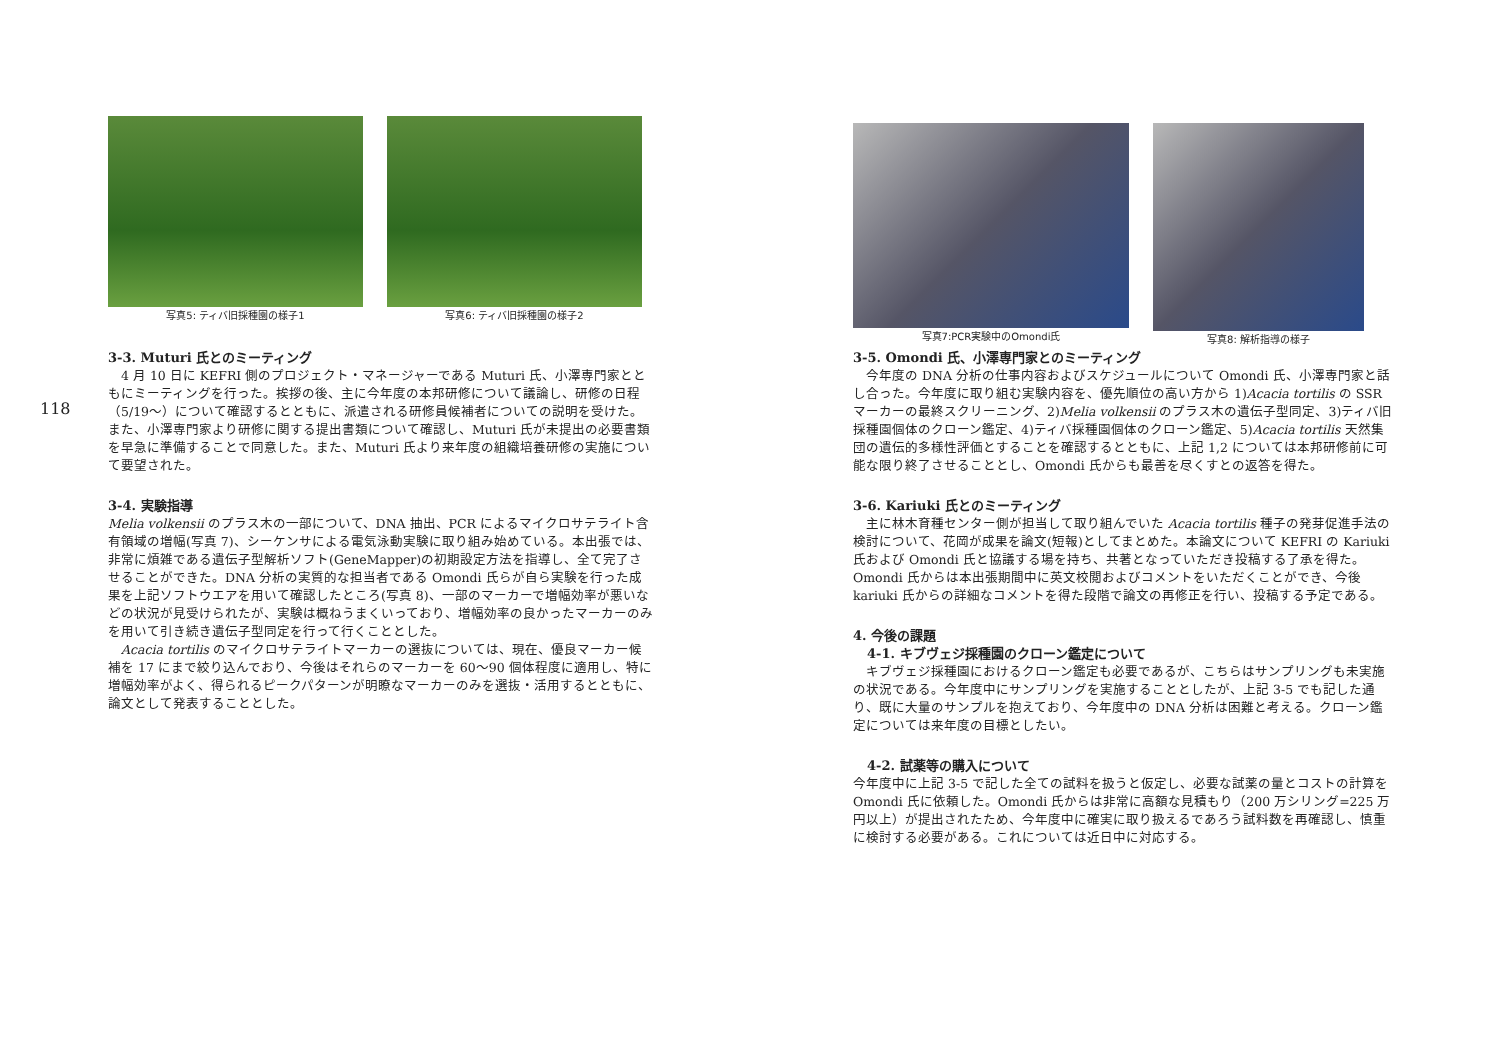118
写真5: ティバ旧採種園の様子1 写真6: ティバ旧採種園の様子2
3-3. Muturi 氏とのミーティング
　4 月 10 日に KEFRI 側のプロジェクト・マネージャーである Muturi 氏、小澤専門家とともにミーティングを行った。挨拶の後、主に今年度の本邦研修について議論し、研修の日程（5/19～）について確認するとともに、派遣される研修員候補者についての説明を受けた。また、小澤専門家より研修に関する提出書類について確認し、Muturi 氏が未提出の必要書類を早急に準備することで同意した。また、Muturi 氏より来年度の組織培養研修の実施について要望された。
3-4. 実験指導
Melia volkensii のプラス木の一部について、DNA 抽出、PCR によるマイクロサテライト含有領域の増幅(写真 7)、シーケンサによる電気泳動実験に取り組み始めている。本出張では、非常に煩雑である遺伝子型解析ソフト(GeneMapper)の初期設定方法を指導し、全て完了させることができた。DNA 分析の実質的な担当者である Omondi 氏らが自ら実験を行った成果を上記ソフトウエアを用いて確認したところ(写真 8)、一部のマーカーで増幅効率が悪いなどの状況が見受けられたが、実験は概ねうまくいっており、増幅効率の良かったマーカーのみを用いて引き続き遺伝子型同定を行って行くこととした。
　Acacia tortilis のマイクロサテライトマーカーの選抜については、現在、優良マーカー候補を 17 にまで絞り込んでおり、今後はそれらのマーカーを 60～90 個体程度に適用し、特に増幅効率がよく、得られるピークパターンが明瞭なマーカーのみを選抜・活用するとともに、論文として発表することとした。
写真7:PCR実験中のOmondi氏 写真8: 解析指導の様子
3-5. Omondi 氏、小澤専門家とのミーティング
　今年度の DNA 分析の仕事内容およびスケジュールについて Omondi 氏、小澤専門家と話し合った。今年度に取り組む実験内容を、優先順位の高い方から 1)Acacia tortilis の SSR マーカーの最終スクリーニング、2)Melia volkensii のプラス木の遺伝子型同定、3)ティバ旧採種園個体のクローン鑑定、4)ティバ採種園個体のクローン鑑定、5)Acacia tortilis 天然集団の遺伝的多様性評価とすることを確認するとともに、上記 1,2 については本邦研修前に可能な限り終了させることとし、Omondi 氏からも最善を尽くすとの返答を得た。
3-6. Kariuki 氏とのミーティング
　主に林木育種センター側が担当して取り組んでいた Acacia tortilis 種子の発芽促進手法の検討について、花岡が成果を論文(短報)としてまとめた。本論文について KEFRI の Kariuki 氏および Omondi 氏と協議する場を持ち、共著となっていただき投稿する了承を得た。Omondi 氏からは本出張期間中に英文校閲およびコメントをいただくことができ、今後 kariuki 氏からの詳細なコメントを得た段階で論文の再修正を行い、投稿する予定である。
4. 今後の課題
4-1. キブヴェジ採種園のクローン鑑定について
　キブヴェジ採種園におけるクローン鑑定も必要であるが、こちらはサンプリングも未実施の状況である。今年度中にサンプリングを実施することとしたが、上記 3-5 でも記した通り、既に大量のサンプルを抱えており、今年度中の DNA 分析は困難と考える。クローン鑑定については来年度の目標としたい。
4-2. 試薬等の購入について
今年度中に上記 3-5 で記した全ての試料を扱うと仮定し、必要な試薬の量とコストの計算を Omondi 氏に依頼した。Omondi 氏からは非常に高額な見積もり（200 万シリング=225 万円以上）が提出されたため、今年度中に確実に取り扱えるであろう試料数を再確認し、慎重に検討する必要がある。これについては近日中に対応する。